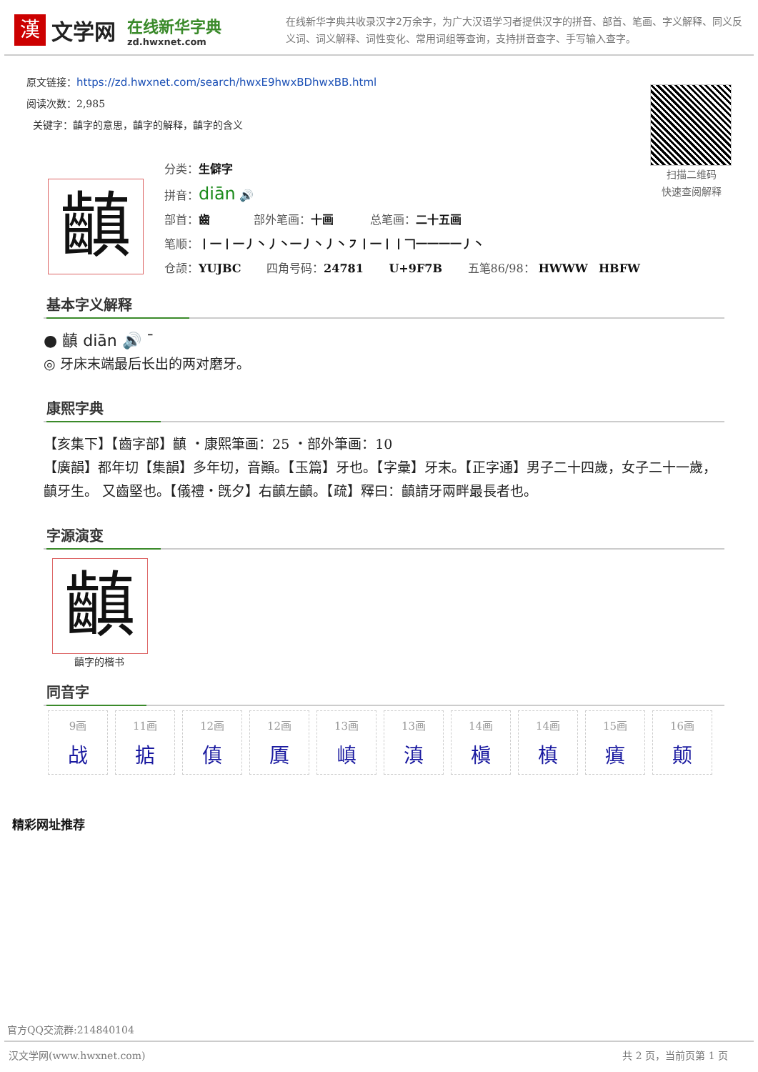漢
文学网
在线新华字典
zd.hwxnet.com
在线新华字典共收录汉字2万余字，为广大汉语学习者提供汉字的拼音、部首、笔画、字义解释、同义反义词、词义解释、词性变化、常用词组等查询，支持拼音查字、手写输入查字。
原文链接：https://zd.hwxnet.com/search/hwxE9hwxBDhwxBB.html
阅读次数：2,985
关键字：齻字的意思，齻字的解释，齻字的含义
扫描二维码
快速查阅解释
齻
分类：生僻字
拼音：diān 🔊
部首：齒 部外笔画：十画 总笔画：二十五画
笔顺：丨一丨一丿丶丿丶一丿丶丿丶㇇丨一丨丨𠃍一一一一丿丶
仓颉：YUJBC 四角号码：24781 U+9F7B 五笔86/98： HWWW HBFW
基本字义解释
● 齻 diān 🔊 ˉ
◎ 牙床末端最后长出的两对磨牙。
康熙字典
【亥集下】【齒字部】齻 ・康熙筆画：25 ・部外筆画：10
【廣韻】都年切【集韻】多年切，音顚。【玉篇】牙也。【字彙】牙末。【正字通】男子二十四歲，女子二十一歲，齻牙生。 又齒堅也。【儀禮・旣夕】右齻左齻。【疏】釋曰：齻請牙兩畔最長者也。
字源演变
齻
齻字的楷书
同音字
| 9画 战 | 11画 掂 | 12画 傎 | 12画 厧 | 13画 嵮 | 13画 滇 | 14画 槇 | 14画 槙 | 15画 瘨 | 16画 颠 |
精彩网址推荐
官方QQ交流群:214840104
汉文学网(www.hwxnet.com) 共 2 页，当前页第 1 页